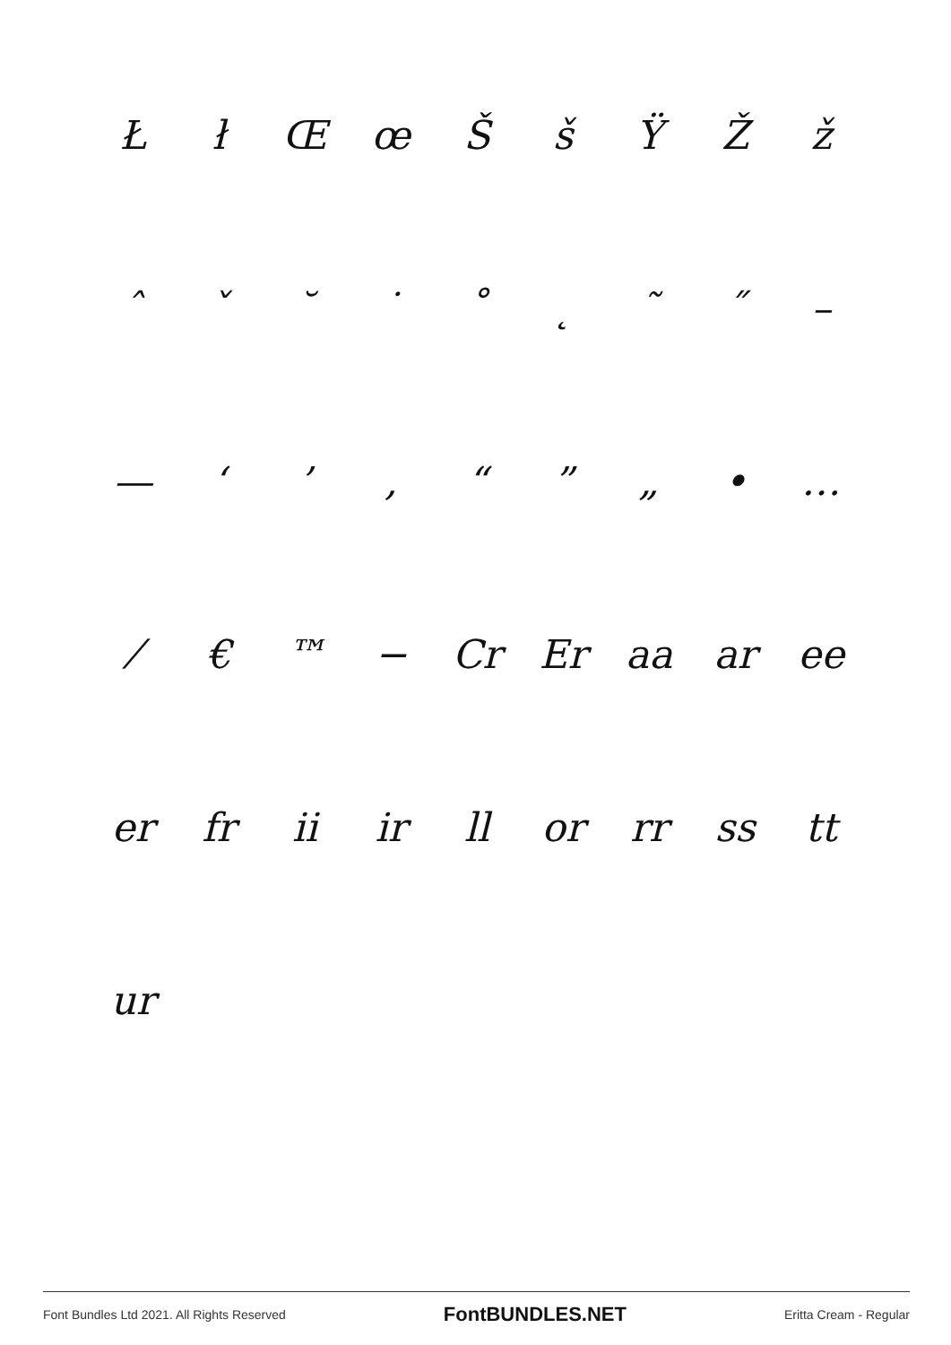Ł ł Œ œ Š š Ÿ Ž ž
ˆ ˇ ˘ ˙ ˚ ˛ ˜ ˝ –
— ‘ ’ ‚ “ ” „ • …
⁄ € ™ − Cr Er aa ar ee
er fr ii ir ll or rr ss tt
ur
Font Bundles Ltd 2021. All Rights Reserved FontBUNDLES.NET Eritta Cream - Regular